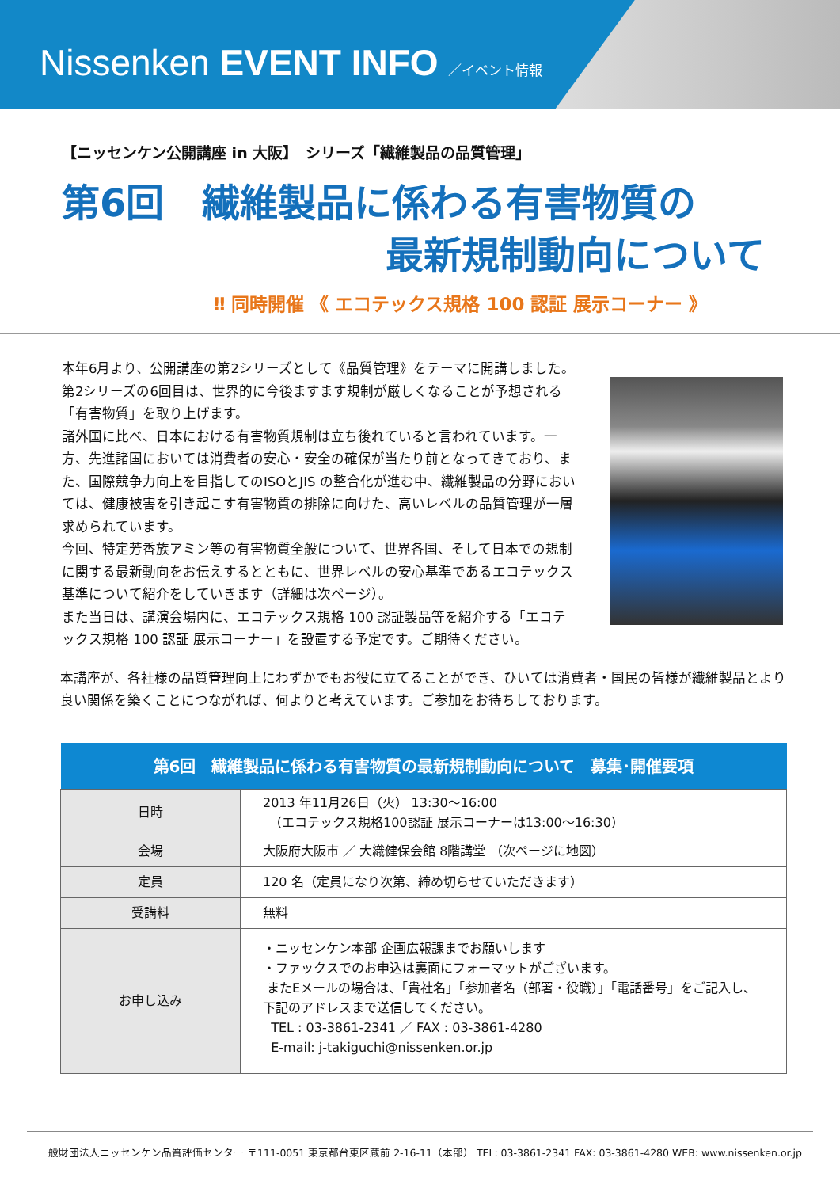Nissenken EVENT INFO ／イベント情報
【ニッセンケン公開講座 in 大阪】　シリーズ「繊維製品の品質管理」
第6回　繊維製品に係わる有害物質の
最新規制動向について
‼ 同時開催 《 エコテックス規格 100 認証 展示コーナー 》
本年6月より、公開講座の第2シリーズとして《品質管理》をテーマに開講しました。第2シリーズの6回目は、世界的に今後ますます規制が厳しくなることが予想される「有害物質」を取り上げます。
諸外国に比べ、日本における有害物質規制は立ち後れていると言われています。一方、先進諸国においては消費者の安心・安全の確保が当たり前となってきており、また、国際競争力向上を目指してのISOとJIS の整合化が進む中、繊維製品の分野においては、健康被害を引き起こす有害物質の排除に向けた、高いレベルの品質管理が一層求められています。
今回、特定芳香族アミン等の有害物質全般について、世界各国、そして日本での規制に関する最新動向をお伝えするとともに、世界レベルの安心基準であるエコテックス基準について紹介をしていきます（詳細は次ページ）。
また当日は、講演会場内に、エコテックス規格 100 認証製品等を紹介する「エコテックス規格 100 認証 展示コーナー」を設置する予定です。ご期待ください。
本講座が、各社様の品質管理向上にわずかでもお役に立てることができ、ひいては消費者・国民の皆様が繊維製品とより良い関係を築くことにつながれば、何よりと考えています。ご参加をお待ちしております。
| 第6回 繊維製品に係わる有害物質の最新規制動向について 募集･開催要項 | |
| --- | --- |
| 日時 | 2013 年11月26日（火） 13:30～16:00 （エコテックス規格100認証 展示コーナーは13:00～16:30） |
| 会場 | 大阪府大阪市 ／ 大織健保会館 8階講堂 （次ページに地図） |
| 定員 | 120 名（定員になり次第、締め切らせていただきます） |
| 受講料 | 無料 |
| お申し込み | ・ニッセンケン本部 企画広報課までお願いします ・ファックスでのお申込は裏面にフォーマットがございます。 またEメールの場合は、「貴社名」「参加者名（部署・役職）」「電話番号」をご記入し、下記のアドレスまで送信してください。 TEL : 03-3861-2341 ／ FAX : 03-3861-4280 E-mail: j-takiguchi@nissenken.or.jp |
一般財団法人ニッセンケン品質評価センター 〒111-0051 東京都台東区蔵前 2-16-11（本部） TEL: 03-3861-2341 FAX: 03-3861-4280 WEB: www.nissenken.or.jp